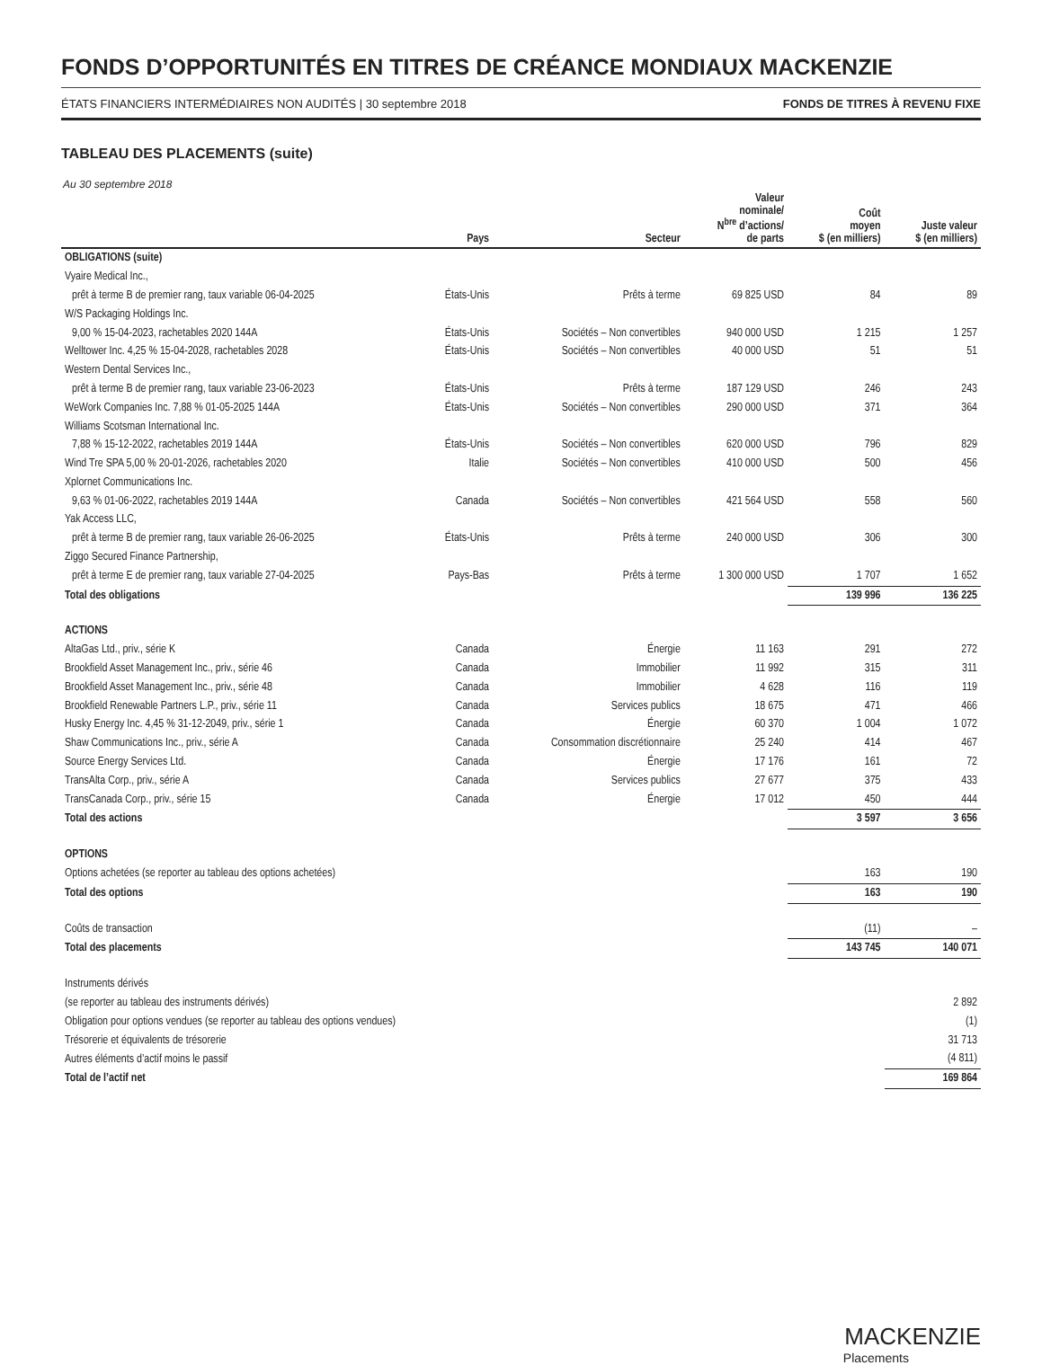FONDS D’OPPORTUNITÉS EN TITRES DE CRÉANCE MONDIAUX MACKENZIE
ÉTATS FINANCIERS INTERMÉDIAIRES NON AUDITÉS | 30 septembre 2018 FONDS DE TITRES À REVENU FIXE
TABLEAU DES PLACEMENTS (suite)
Au 30 septembre 2018
| | Pays | Secteur | Valeur nominale/ N<sup>bre</sup> d’actions/ de parts | Coût moyen $ (en milliers) | Juste valeur $ (en milliers) |
| --- | --- | --- | --- | --- | --- |
| OBLIGATIONS (suite) | | | | | |
| Vyaire Medical Inc., | | | | | |
| prêt à terme B de premier rang, taux variable 06-04-2025 | États-Unis | Prêts à terme | 69 825 USD | 84 | 89 |
| W/S Packaging Holdings Inc. | | | | | |
| 9,00 % 15-04-2023, rachetables 2020 144A | États-Unis | Sociétés – Non convertibles | 940 000 USD | 1 215 | 1 257 |
| Welltower Inc. 4,25 % 15-04-2028, rachetables 2028 | États-Unis | Sociétés – Non convertibles | 40 000 USD | 51 | 51 |
| Western Dental Services Inc., | | | | | |
| prêt à terme B de premier rang, taux variable 23-06-2023 | États-Unis | Prêts à terme | 187 129 USD | 246 | 243 |
| WeWork Companies Inc. 7,88 % 01-05-2025 144A | États-Unis | Sociétés – Non convertibles | 290 000 USD | 371 | 364 |
| Williams Scotsman International Inc. | | | | | |
| 7,88 % 15-12-2022, rachetables 2019 144A | États-Unis | Sociétés – Non convertibles | 620 000 USD | 796 | 829 |
| Wind Tre SPA 5,00 % 20-01-2026, rachetables 2020 | Italie | Sociétés – Non convertibles | 410 000 USD | 500 | 456 |
| Xplornet Communications Inc. | | | | | |
| 9,63 % 01-06-2022, rachetables 2019 144A | Canada | Sociétés – Non convertibles | 421 564 USD | 558 | 560 |
| Yak Access LLC, | | | | | |
| prêt à terme B de premier rang, taux variable 26-06-2025 | États-Unis | Prêts à terme | 240 000 USD | 306 | 300 |
| Ziggo Secured Finance Partnership, | | | | | |
| prêt à terme E de premier rang, taux variable 27-04-2025 | Pays-Bas | Prêts à terme | 1 300 000 USD | 1 707 | 1 652 |
| Total des obligations | | | | 139 996 | 136 225 |
| ACTIONS | | | | | |
| AltaGas Ltd., priv., série K | Canada | Énergie | 11 163 | 291 | 272 |
| Brookfield Asset Management Inc., priv., série 46 | Canada | Immobilier | 11 992 | 315 | 311 |
| Brookfield Asset Management Inc., priv., série 48 | Canada | Immobilier | 4 628 | 116 | 119 |
| Brookfield Renewable Partners L.P., priv., série 11 | Canada | Services publics | 18 675 | 471 | 466 |
| Husky Energy Inc. 4,45 % 31-12-2049, priv., série 1 | Canada | Énergie | 60 370 | 1 004 | 1 072 |
| Shaw Communications Inc., priv., série A | Canada | Consommation discrétionnaire | 25 240 | 414 | 467 |
| Source Energy Services Ltd. | Canada | Énergie | 17 176 | 161 | 72 |
| TransAlta Corp., priv., série A | Canada | Services publics | 27 677 | 375 | 433 |
| TransCanada Corp., priv., série 15 | Canada | Énergie | 17 012 | 450 | 444 |
| Total des actions | | | | 3 597 | 3 656 |
| OPTIONS | | | | | |
| Options achetées (se reporter au tableau des options achetées) | | | | 163 | 190 |
| Total des options | | | | 163 | 190 |
| Coûts de transaction | | | | (11) | – |
| Total des placements | | | | 143 745 | 140 071 |
| Instruments dérivés | | | | | |
| (se reporter au tableau des instruments dérivés) | | | | | 2 892 |
| Obligation pour options vendues (se reporter au tableau des options vendues) | | | | | (1) |
| Trésorerie et équivalents de trésorerie | | | | | 31 713 |
| Autres éléments d’actif moins le passif | | | | | (4 811) |
| Total de l’actif net | | | | | 169 864 |
MACKENZIE
Placements